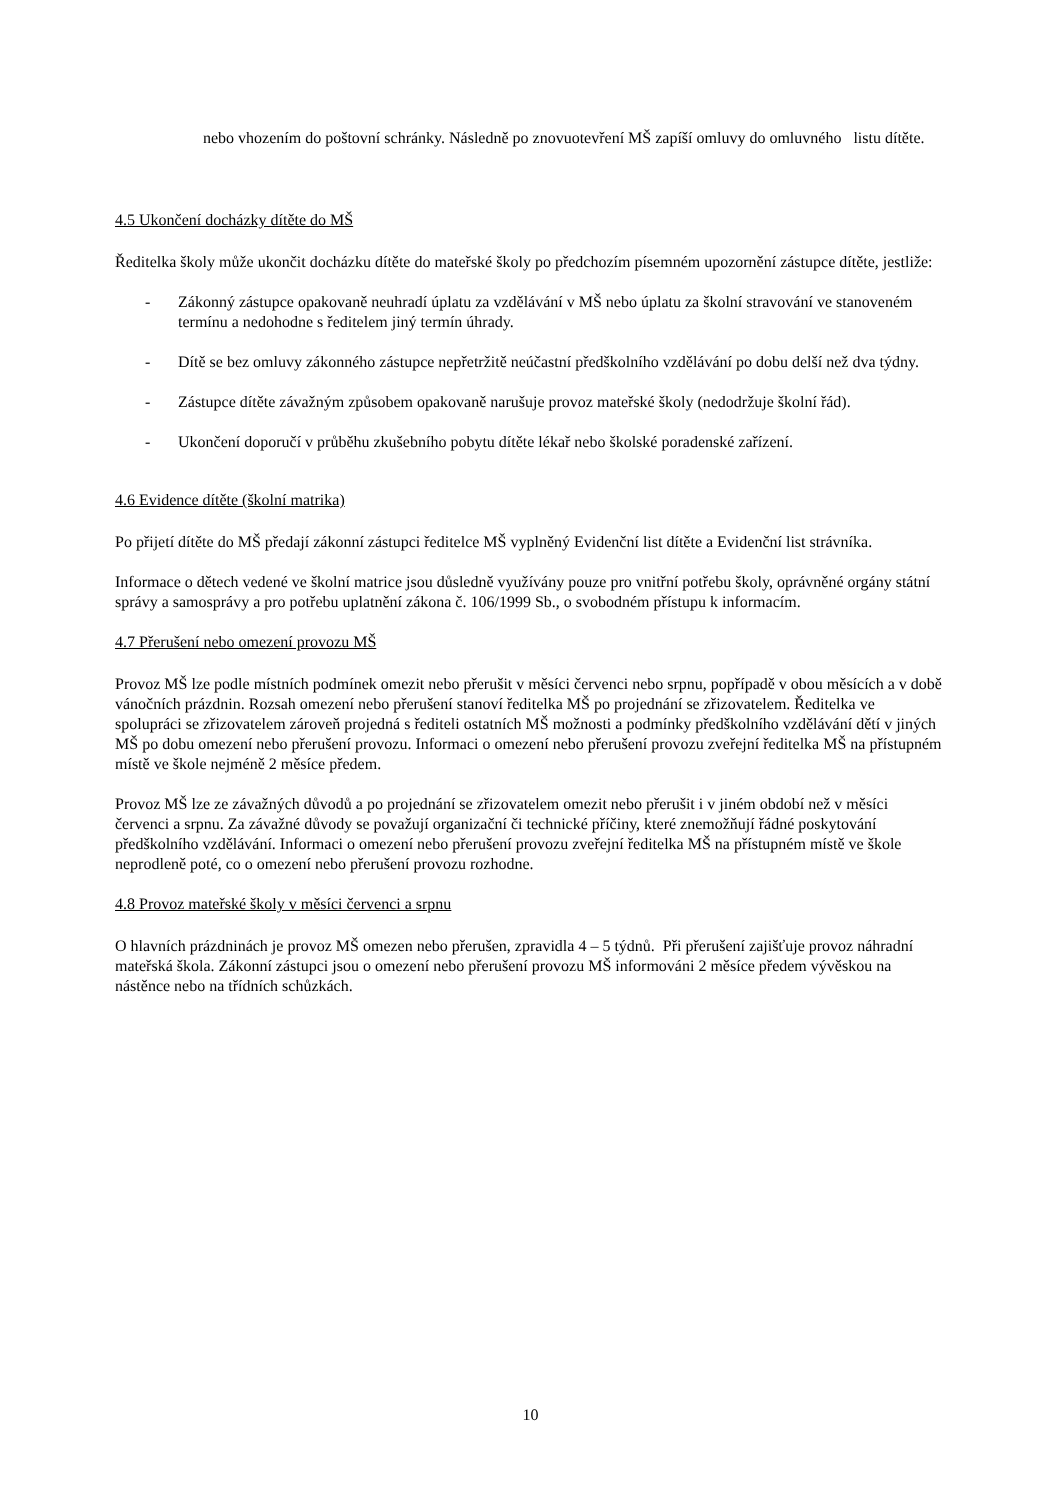nebo vhozením do poštovní schránky. Následně po znovuotevření MŠ zapíší omluvy do omluvného listu dítěte.
4.5 Ukončení docházky dítěte do MŠ
Ředitelka školy může ukončit docházku dítěte do mateřské školy po předchozím písemném upozornění zástupce dítěte, jestliže:
- Zákonný zástupce opakovaně neuhradí úplatu za vzdělávání v MŠ nebo úplatu za školní stravování ve stanoveném termínu a nedohodne s ředitelem jiný termín úhrady.
- Dítě se bez omluvy zákonného zástupce nepřetržitě neúčastní předškolního vzdělávání po dobu delší než dva týdny.
- Zástupce dítěte závažným způsobem opakovaně narušuje provoz mateřské školy (nedodržuje školní řád).
- Ukončení doporučí v průběhu zkušebního pobytu dítěte lékař nebo školské poradenské zařízení.
4.6 Evidence dítěte (školní matrika)
Po přijetí dítěte do MŠ předají zákonní zástupci ředitelce MŠ vyplněný Evidenční list dítěte a Evidenční list strávníka.
Informace o dětech vedené ve školní matrice jsou důsledně využívány pouze pro vnitřní potřebu školy, oprávněné orgány státní správy a samosprávy a pro potřebu uplatnění zákona č. 106/1999 Sb., o svobodném přístupu k informacím.
4.7 Přerušení nebo omezení provozu MŠ
Provoz MŠ lze podle místních podmínek omezit nebo přerušit v měsíci červenci nebo srpnu, popřípadě v obou měsících a v době vánočních prázdnin. Rozsah omezení nebo přerušení stanoví ředitelka MŠ po projednání se zřizovatelem. Ředitelka ve spolupráci se zřizovatelem zároveň projedná s řediteli ostatních MŠ možnosti a podmínky předškolního vzdělávání dětí v jiných MŠ po dobu omezení nebo přerušení provozu. Informaci o omezení nebo přerušení provozu zveřejní ředitelka MŠ na přístupném místě ve škole nejméně 2 měsíce předem.
Provoz MŠ lze ze závažných důvodů a po projednání se zřizovatelem omezit nebo přerušit i v jiném období než v měsíci červenci a srpnu. Za závažné důvody se považují organizační či technické příčiny, které znemožňují řádné poskytování předškolního vzdělávání. Informaci o omezení nebo přerušení provozu zveřejní ředitelka MŠ na přístupném místě ve škole neprodleně poté, co o omezení nebo přerušení provozu rozhodne.
4.8 Provoz mateřské školy v měsíci červenci a srpnu
O hlavních prázdninách je provoz MŠ omezen nebo přerušen, zpravidla 4 – 5 týdnů. Při přerušení zajišťuje provoz náhradní mateřská škola. Zákonní zástupci jsou o omezení nebo přerušení provozu MŠ informováni 2 měsíce předem vývěskou na nástěnce nebo na třídních schůzkách.
10